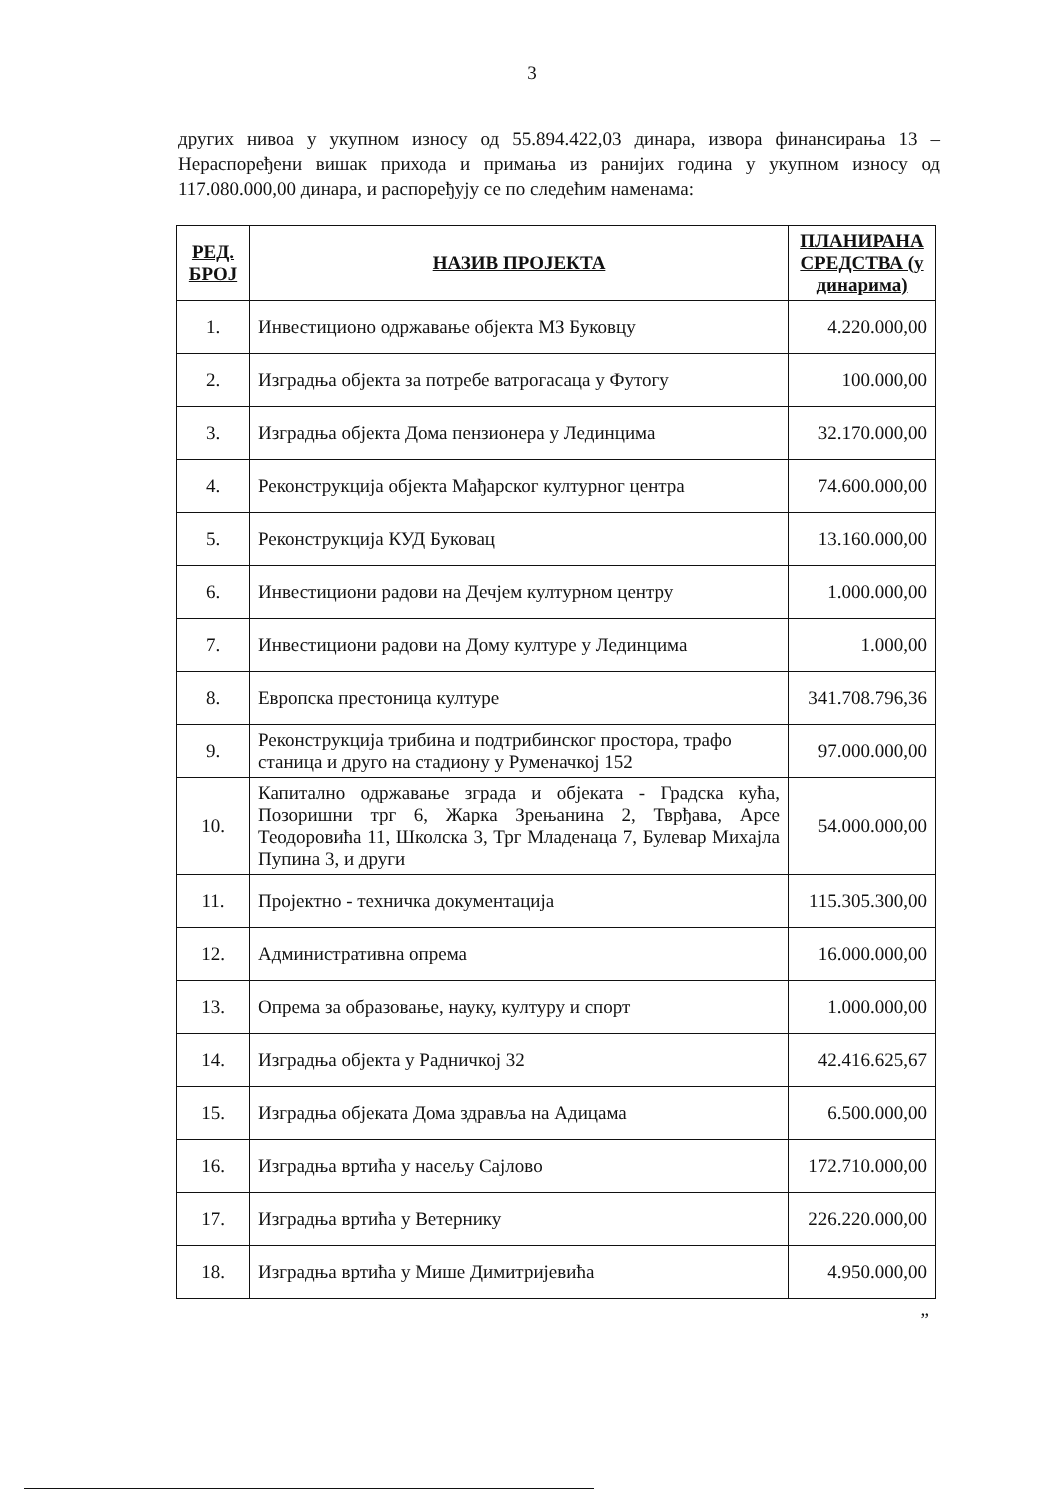3
других нивоа у укупном износу од 55.894.422,03 динара, извора финансирања 13 – Нераспоређени вишак прихода и примања из ранијих година у укупном износу од 117.080.000,00 динара, и распоређују се по следећим наменама:
| РЕД. БРОЈ | НАЗИВ ПРОЈЕКТА | ПЛАНИРАНА СРЕДСТВА (у динарима) |
| --- | --- | --- |
| 1. | Инвестиционо одржавање објекта МЗ Буковцу | 4.220.000,00 |
| 2. | Изградња објекта за потребе ватрогасаца у Футогу | 100.000,00 |
| 3. | Изградња објекта Дома пензионера у Лединцима | 32.170.000,00 |
| 4. | Реконструкција објекта Мађарског културног центра | 74.600.000,00 |
| 5. | Реконструкција КУД Буковац | 13.160.000,00 |
| 6. | Инвестициони радови на Дечјем културном центру | 1.000.000,00 |
| 7. | Инвестициони радови на Дому културе у Лединцима | 1.000,00 |
| 8. | Европска престоница културе | 341.708.796,36 |
| 9. | Реконструкција трибина и подтрибинског простора, трафо станица и друго на стадиону у Руменачкој 152 | 97.000.000,00 |
| 10. | Капитално одржавање зграда и објеката - Градска кућа, Позоришни трг 6, Жарка Зрењанина 2, Тврђава, Арсе Теодоровића 11, Школска 3, Трг Младенаца 7, Булевар Михајла Пупина 3, и други | 54.000.000,00 |
| 11. | Пројектно - техничка документација | 115.305.300,00 |
| 12. | Административна опрема | 16.000.000,00 |
| 13. | Опрема за образовање, науку, културу и спорт | 1.000.000,00 |
| 14. | Изградња објекта у Радничкој 32 | 42.416.625,67 |
| 15. | Изградња објеката Дома здравља на Адицама | 6.500.000,00 |
| 16. | Изградња вртића у насељу Сајлово | 172.710.000,00 |
| 17. | Изградња вртића у Ветернику | 226.220.000,00 |
| 18. | Изградња вртића у Мише Димитријевића | 4.950.000,00 |
”